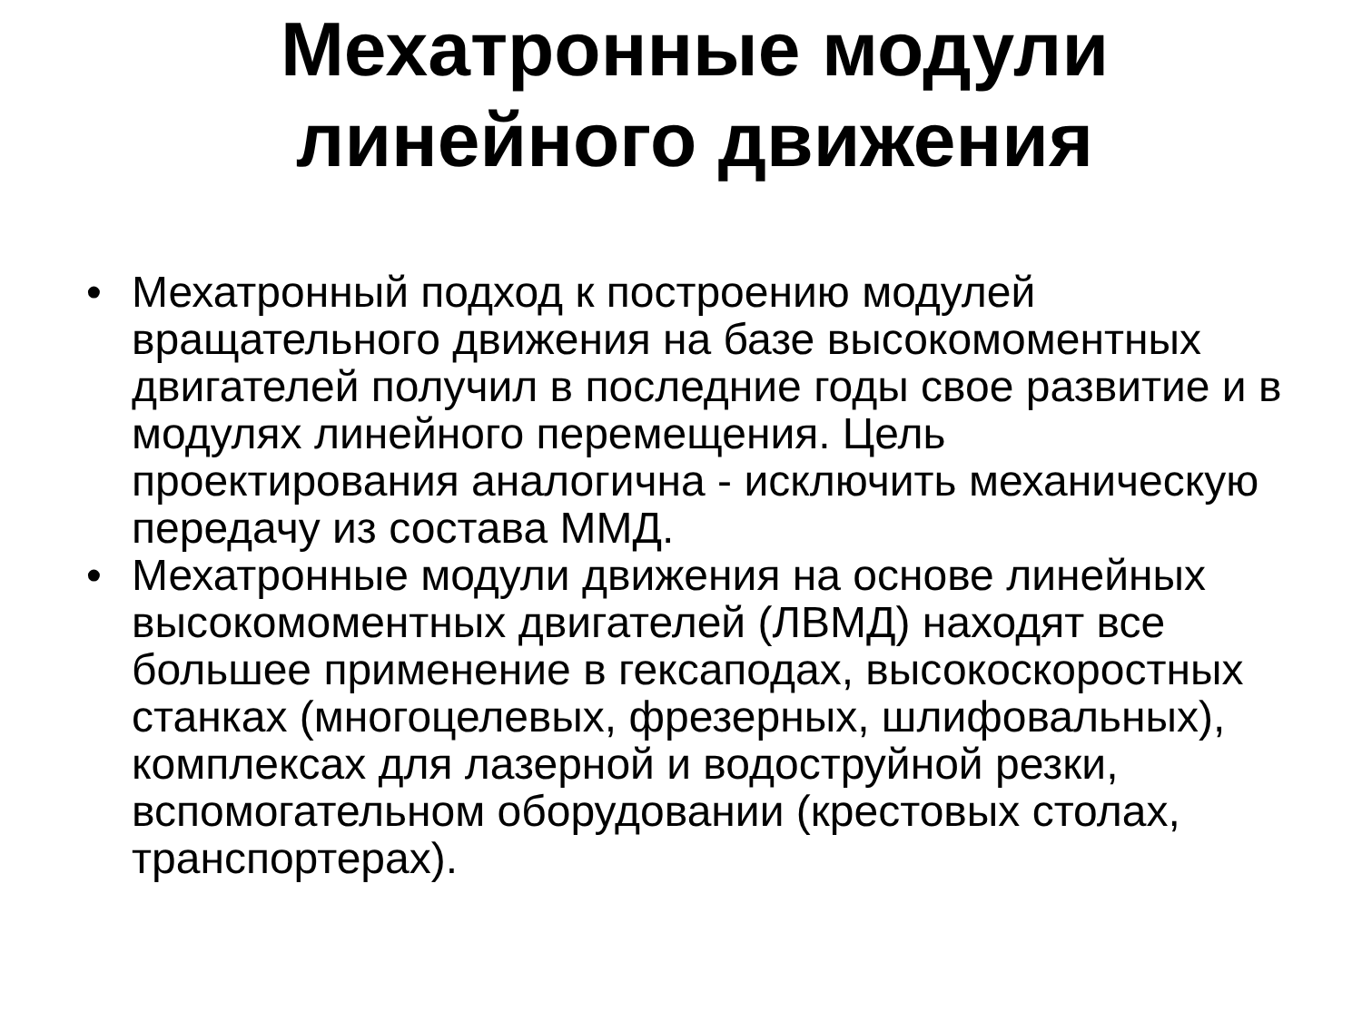Мехатронные модули
линейного движения
• Мехатронный подход к построению модулей вращательного движения на базе высокомоментных двигателей получил в последние годы свое развитие и в модулях линейного перемещения. Цель проектирования аналогична - исключить механическую передачу из состава ММД.
• Мехатронные модули движения на основе линейных высокомоментных двигателей (ЛВМД) находят все большее применение в гексаподах, высокоскоростных станках (многоцелевых, фрезерных, шлифовальных), комплексах для лазерной и водоструйной резки, вспомогательном оборудовании (крестовых столах, транспортерах).